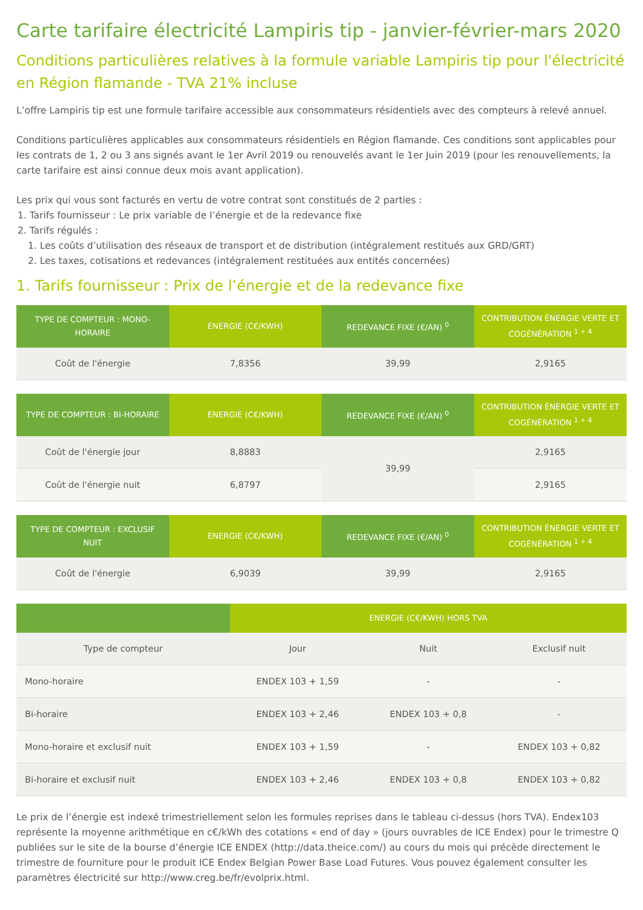Carte tarifaire électricité Lampiris tip - janvier-février-mars 2020
Conditions particulières relatives à la formule variable Lampiris tip pour l'électricité en Région flamande - TVA 21% incluse
L’offre Lampiris tip est une formule tarifaire accessible aux consommateurs résidentiels avec des compteurs à relevé annuel.
Conditions particulières applicables aux consommateurs résidentiels en Région flamande. Ces conditions sont applicables pour les contrats de 1, 2 ou 3 ans signés avant le 1er Avril 2019 ou renouvelés avant le 1er Juin 2019 (pour les renouvellements, la carte tarifaire est ainsi connue deux mois avant application).
Les prix qui vous sont facturés en vertu de votre contrat sont constitués de 2 parties :
1. Tarifs fournisseur : Le prix variable de l’énergie et de la redevance fixe
2. Tarifs régulés :
1. Les coûts d’utilisation des réseaux de transport et de distribution (intégralement restitués aux GRD/GRT)
2. Les taxes, cotisations et redevances (intégralement restituées aux entités concernées)
1. Tarifs fournisseur : Prix de l’énergie et de la redevance fixe
| TYPE DE COMPTEUR : MONO-HORAIRE | ENERGIE (C€/KWH) | REDEVANCE FIXE (€/AN) <sup>0</sup> | CONTRIBUTION ÉNERGIE VERTE ET COGÉNÉRATION <sup>1 + 4</sup> |
| --- | --- | --- | --- |
| Coût de l'énergie | 7,8356 | 39,99 | 2,9165 |
| TYPE DE COMPTEUR : BI-HORAIRE | ENERGIE (C€/KWH) | REDEVANCE FIXE (€/AN) <sup>0</sup> | CONTRIBUTION ÉNERGIE VERTE ET COGÉNÉRATION <sup>1 + 4</sup> |
| --- | --- | --- | --- |
| Coût de l'énergie jour | 8,8883 | 39,99 | 2,9165 |
| Coût de l'énergie nuit | 6,8797 | | 2,9165 |
| TYPE DE COMPTEUR : EXCLUSIF NUIT | ENERGIE (C€/KWH) | REDEVANCE FIXE (€/AN) <sup>0</sup> | CONTRIBUTION ÉNERGIE VERTE ET COGÉNÉRATION <sup>1 + 4</sup> |
| --- | --- | --- | --- |
| Coût de l'énergie | 6,9039 | 39,99 | 2,9165 |
| | ENERGIE (C€/KWH) HORS TVA | | |
| --- | --- | --- | --- |
| Type de compteur | Jour | Nuit | Exclusif nuit |
| Mono-horaire | ENDEX 103 + 1,59 | - | - |
| Bi-horaire | ENDEX 103 + 2,46 | ENDEX 103 + 0,8 | - |
| Mono-horaire et exclusif nuit | ENDEX 103 + 1,59 | - | ENDEX 103 + 0,82 |
| Bi-horaire et exclusif nuit | ENDEX 103 + 2,46 | ENDEX 103 + 0,8 | ENDEX 103 + 0,82 |
Le prix de l’énergie est indexé trimestriellement selon les formules reprises dans le tableau ci-dessus (hors TVA). Endex103 représente la moyenne arithmétique en c€/kWh des cotations « end of day » (jours ouvrables de ICE Endex) pour le trimestre Q publiées sur le site de la bourse d’énergie ICE ENDEX (http://data.theice.com/) au cours du mois qui précède directement le trimestre de fourniture pour le produit ICE Endex Belgian Power Base Load Futures. Vous pouvez également consulter les paramètres électricité sur http://www.creg.be/fr/evolprix.html.